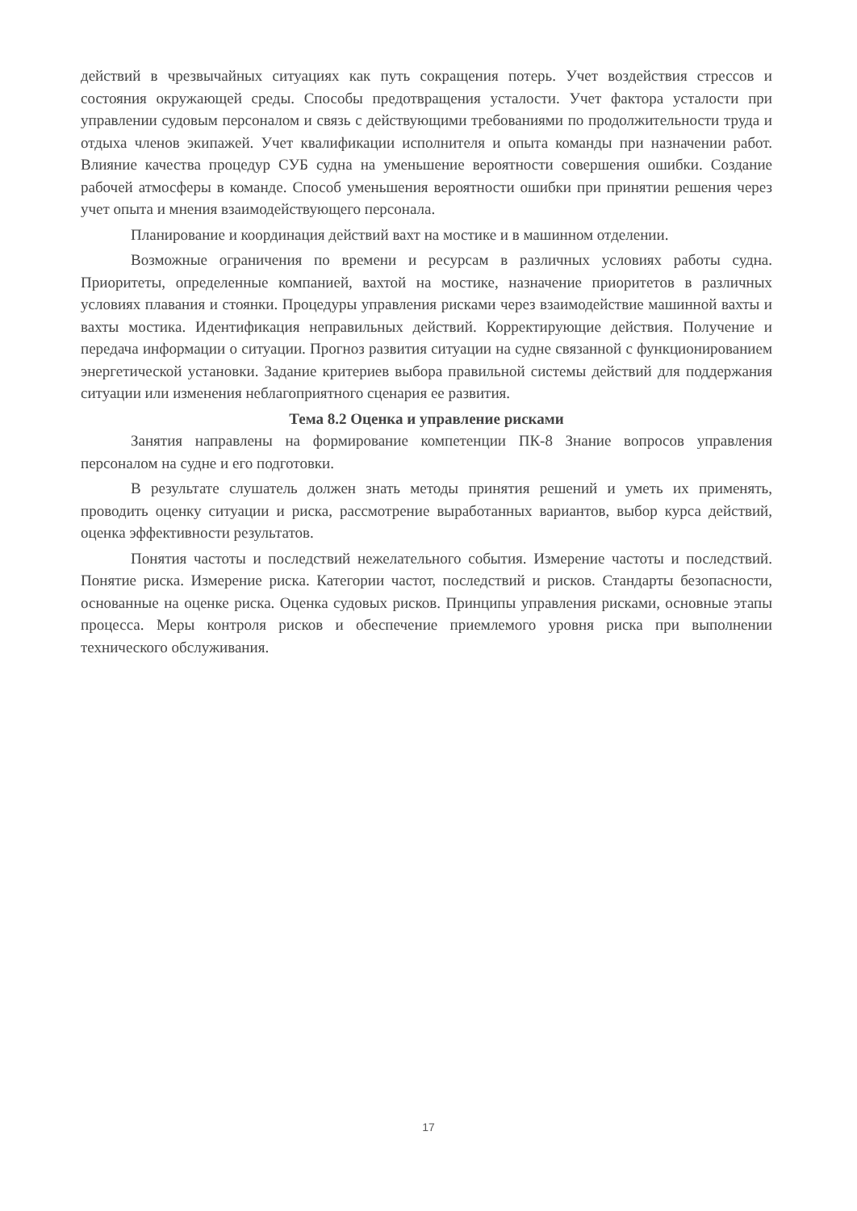действий в чрезвычайных ситуациях как путь сокращения потерь. Учет воздействия стрессов и состояния окружающей среды. Способы предотвращения усталости. Учет фактора усталости при управлении судовым персоналом и связь с действующими требованиями по продолжительности труда и отдыха членов экипажей. Учет квалификации исполнителя и опыта команды при назначении работ. Влияние качества процедур СУБ судна на уменьшение вероятности совершения ошибки. Создание рабочей атмосферы в команде. Способ уменьшения вероятности ошибки при принятии решения через учет опыта и мнения взаимодействующего персонала.
Планирование и координация действий вахт на мостике и в машинном отделении.
Возможные ограничения по времени и ресурсам в различных условиях работы судна. Приоритеты, определенные компанией, вахтой на мостике, назначение приоритетов в различных условиях плавания и стоянки. Процедуры управления рисками через взаимодействие машинной вахты и вахты мостика. Идентификация неправильных действий. Корректирующие действия. Получение и передача информации о ситуации. Прогноз развития ситуации на судне связанной с функционированием энергетической установки. Задание критериев выбора правильной системы действий для поддержания ситуации или изменения неблагоприятного сценария ее развития.
Тема 8.2 Оценка и управление рисками
Занятия направлены на формирование компетенции ПК-8 Знание вопросов управления персоналом на судне и его подготовки.
В результате слушатель должен знать методы принятия решений и уметь их применять, проводить оценку ситуации и риска, рассмотрение выработанных вариантов, выбор курса действий, оценка эффективности результатов.
Понятия частоты и последствий нежелательного события. Измерение частоты и последствий. Понятие риска. Измерение риска. Категории частот, последствий и рисков. Стандарты безопасности, основанные на оценке риска. Оценка судовых рисков. Принципы управления рисками, основные этапы процесса. Меры контроля рисков и обеспечение приемлемого уровня риска при выполнении технического обслуживания.
17